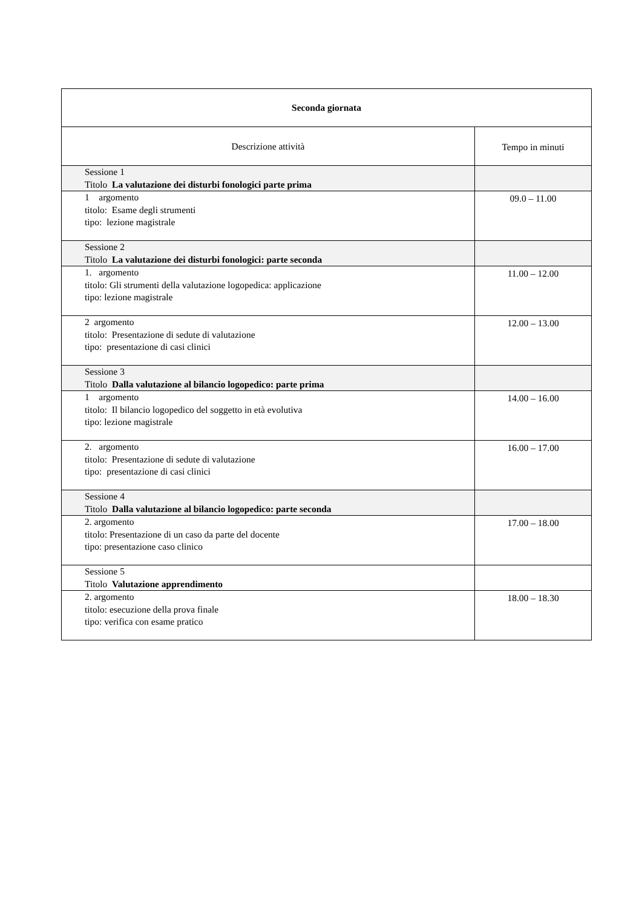| Seconda giornata | |
| --- | --- |
| Descrizione attività | Tempo in minuti |
| Sessione 1 Titolo La valutazione dei disturbi fonologici parte prima | |
| 1 argomento titolo: Esame degli strumenti tipo: lezione magistrale | 09.0 – 11.00 |
| Sessione 2 Titolo La valutazione dei disturbi fonologici: parte seconda | |
| 1. argomento titolo: Gli strumenti della valutazione logopedica: applicazione tipo: lezione magistrale | 11.00 – 12.00 |
| 2 argomento titolo: Presentazione di sedute di valutazione tipo: presentazione di casi clinici | 12.00 – 13.00 |
| Sessione 3 Titolo Dalla valutazione al bilancio logopedico: parte prima | |
| 1 argomento titolo: Il bilancio logopedico del soggetto in età evolutiva tipo: lezione magistrale | 14.00 – 16.00 |
| 2. argomento titolo: Presentazione di sedute di valutazione tipo: presentazione di casi clinici | 16.00 – 17.00 |
| Sessione 4 Titolo Dalla valutazione al bilancio logopedico: parte seconda | |
| 2. argomento titolo: Presentazione di un caso da parte del docente tipo: presentazione caso clinico | 17.00 – 18.00 |
| Sessione 5 Titolo Valutazione apprendimento | |
| 2. argomento titolo: esecuzione della prova finale tipo: verifica con esame pratico | 18.00 – 18.30 |